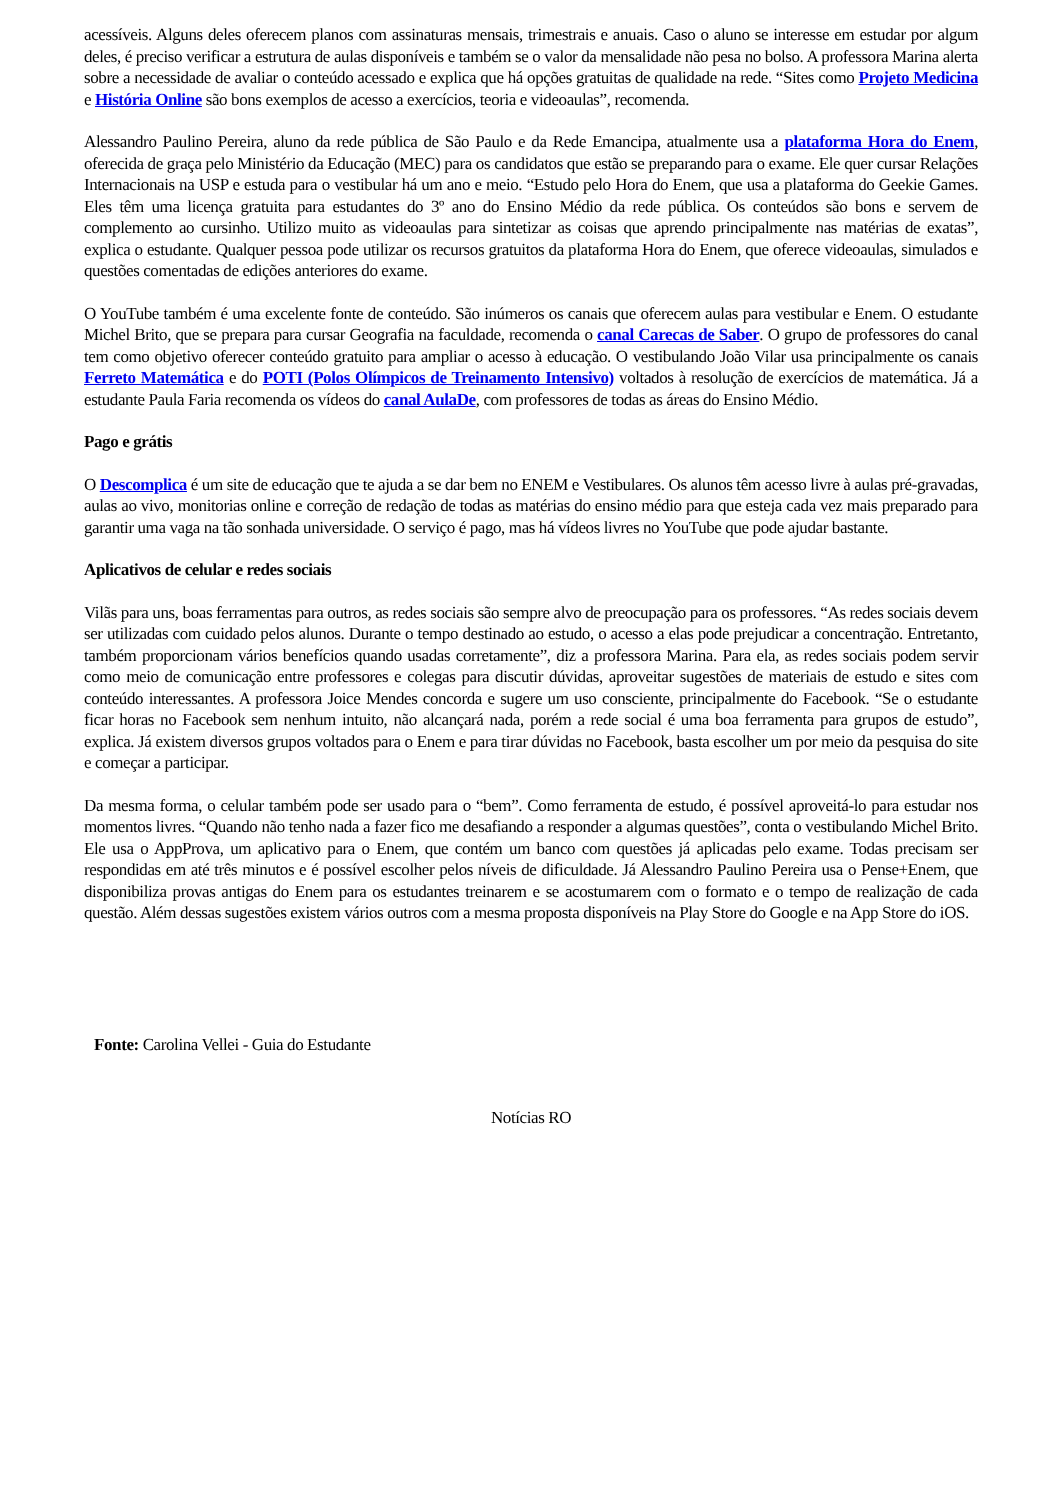acessíveis. Alguns deles oferecem planos com assinaturas mensais, trimestrais e anuais. Caso o aluno se interesse em estudar por algum deles, é preciso verificar a estrutura de aulas disponíveis e também se o valor da mensalidade não pesa no bolso. A professora Marina alerta sobre a necessidade de avaliar o conteúdo acessado e explica que há opções gratuitas de qualidade na rede. “Sites como Projeto Medicina e História Online são bons exemplos de acesso a exercícios, teoria e videoaulas”, recomenda.
Alessandro Paulino Pereira, aluno da rede pública de São Paulo e da Rede Emancipa, atualmente usa a plataforma Hora do Enem, oferecida de graça pelo Ministério da Educação (MEC) para os candidatos que estão se preparando para o exame. Ele quer cursar Relações Internacionais na USP e estuda para o vestibular há um ano e meio. “Estudo pelo Hora do Enem, que usa a plataforma do Geekie Games. Eles têm uma licença gratuita para estudantes do 3º ano do Ensino Médio da rede pública. Os conteúdos são bons e servem de complemento ao cursinho. Utilizo muito as videoaulas para sintetizar as coisas que aprendo principalmente nas matérias de exatas”, explica o estudante. Qualquer pessoa pode utilizar os recursos gratuitos da plataforma Hora do Enem, que oferece videoaulas, simulados e questões comentadas de edições anteriores do exame.
O YouTube também é uma excelente fonte de conteúdo. São inúmeros os canais que oferecem aulas para vestibular e Enem. O estudante Michel Brito, que se prepara para cursar Geografia na faculdade, recomenda o canal Carecas de Saber. O grupo de professores do canal tem como objetivo oferecer conteúdo gratuito para ampliar o acesso à educação. O vestibulando João Vilar usa principalmente os canais Ferreto Matemática e do POTI (Polos Olímpicos de Treinamento Intensivo) voltados à resolução de exercícios de matemática. Já a estudante Paula Faria recomenda os vídeos do canal AulaDe, com professores de todas as áreas do Ensino Médio.
Pago e grátis
O Descomplica é um site de educação que te ajuda a se dar bem no ENEM e Vestibulares. Os alunos têm acesso livre à aulas pré-gravadas, aulas ao vivo, monitorias online e correção de redação de todas as matérias do ensino médio para que esteja cada vez mais preparado para garantir uma vaga na tão sonhada universidade. O serviço é pago, mas há vídeos livres no YouTube que pode ajudar bastante.
Aplicativos de celular e redes sociais
Vilãs para uns, boas ferramentas para outros, as redes sociais são sempre alvo de preocupação para os professores. “As redes sociais devem ser utilizadas com cuidado pelos alunos. Durante o tempo destinado ao estudo, o acesso a elas pode prejudicar a concentração. Entretanto, também proporcionam vários benefícios quando usadas corretamente”, diz a professora Marina. Para ela, as redes sociais podem servir como meio de comunicação entre professores e colegas para discutir dúvidas, aproveitar sugestões de materiais de estudo e sites com conteúdo interessantes. A professora Joice Mendes concorda e sugere um uso consciente, principalmente do Facebook. “Se o estudante ficar horas no Facebook sem nenhum intuito, não alcançará nada, porém a rede social é uma boa ferramenta para grupos de estudo”, explica. Já existem diversos grupos voltados para o Enem e para tirar dúvidas no Facebook, basta escolher um por meio da pesquisa do site e começar a participar.
Da mesma forma, o celular também pode ser usado para o “bem”. Como ferramenta de estudo, é possível aproveitá-lo para estudar nos momentos livres. “Quando não tenho nada a fazer fico me desafiando a responder a algumas questões”, conta o vestibulando Michel Brito. Ele usa o AppProva, um aplicativo para o Enem, que contém um banco com questões já aplicadas pelo exame. Todas precisam ser respondidas em até três minutos e é possível escolher pelos níveis de dificuldade. Já Alessandro Paulino Pereira usa o Pense+Enem, que disponibiliza provas antigas do Enem para os estudantes treinarem e se acostumarem com o formato e o tempo de realização de cada questão. Além dessas sugestões existem vários outros com a mesma proposta disponíveis na Play Store do Google e na App Store do iOS.
Fonte: Carolina Vellei - Guia do Estudante
Notícias RO